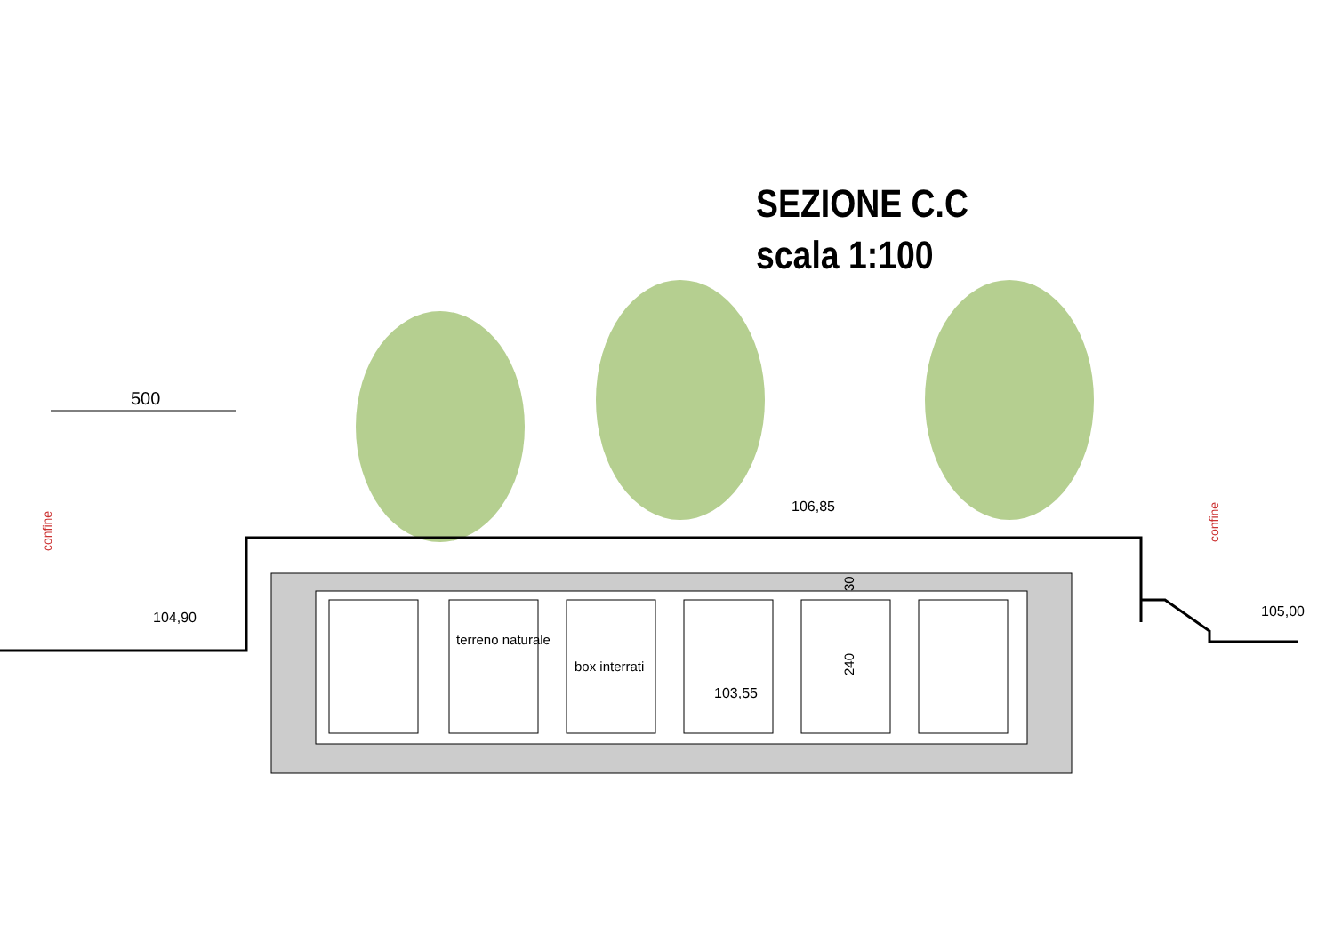SEZIONE C.C
scala 1:100
500
104,90
106,85
105,00
103,55
terreno naturale
box interrati
240
30
confine
confine